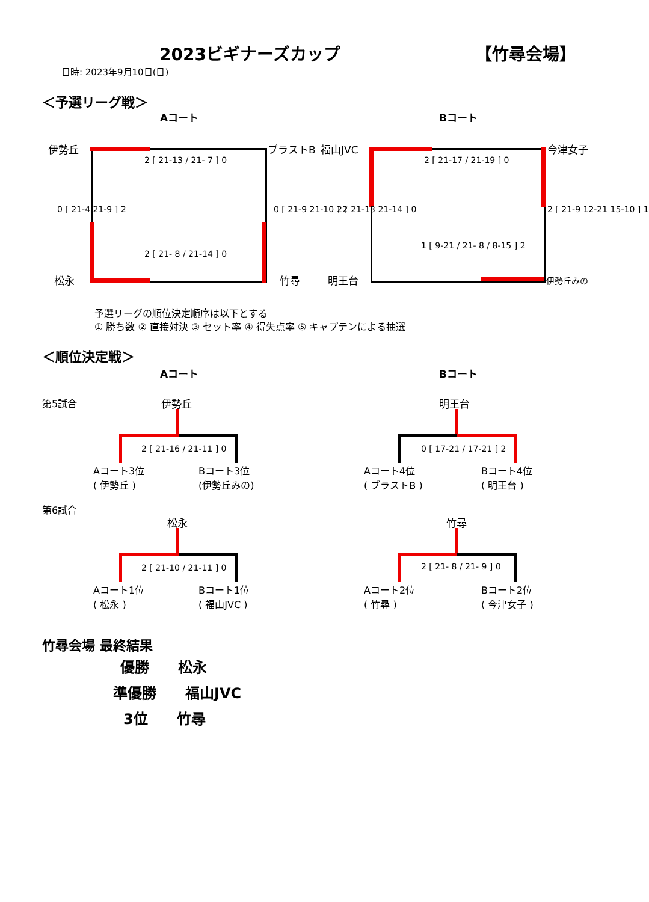2023ビギナーズカップ 【竹尋会場】
日時: 2023年9月10日(日)
＜予選リーグ戦＞
Aコート Bコート
伊勢丘 ブラストB
松永 竹尋
2 [ 21-13 / 21- 7 ] 0
2 [ 21- 8 / 21-14 ] 0
0 [ 21-4 21-9 ] 2 0 [ 21-9 21-10 ] 2
福山JVC 今津女子
明王台 伊勢丘みの
2 [ 21-17 / 21-19 ] 0
1 [ 9-21 / 21- 8 / 8-15 ] 2
2 [ 21-13 21-14 ] 0 2 [ 21-9 12-21 15-10 ] 1
予選リーグの順位決定順序は以下とする
① 勝ち数 ② 直接対決 ③ セット率 ④ 得失点率 ⑤ キャプテンによる抽選
＜順位決定戦＞
Aコート Bコート
第5試合 伊勢丘
2 [ 21-16 / 21-11 ] 0
Aコート3位
( 伊勢丘 )
Bコート3位
(伊勢丘みの)
明王台
0 [ 17-21 / 17-21 ] 2
Aコート4位
( ブラストB )
Bコート4位
( 明王台 )
第6試合
松永
2 [ 21-10 / 21-11 ] 0
Aコート1位
( 松永 )
Bコート1位
( 福山JVC )
竹尋
2 [ 21- 8 / 21- 9 ] 0
Aコート2位
( 竹尋 )
Bコート2位
( 今津女子 )
竹尋会場 最終結果
優勝　　松永
準優勝　　福山JVC
3位　　竹尋